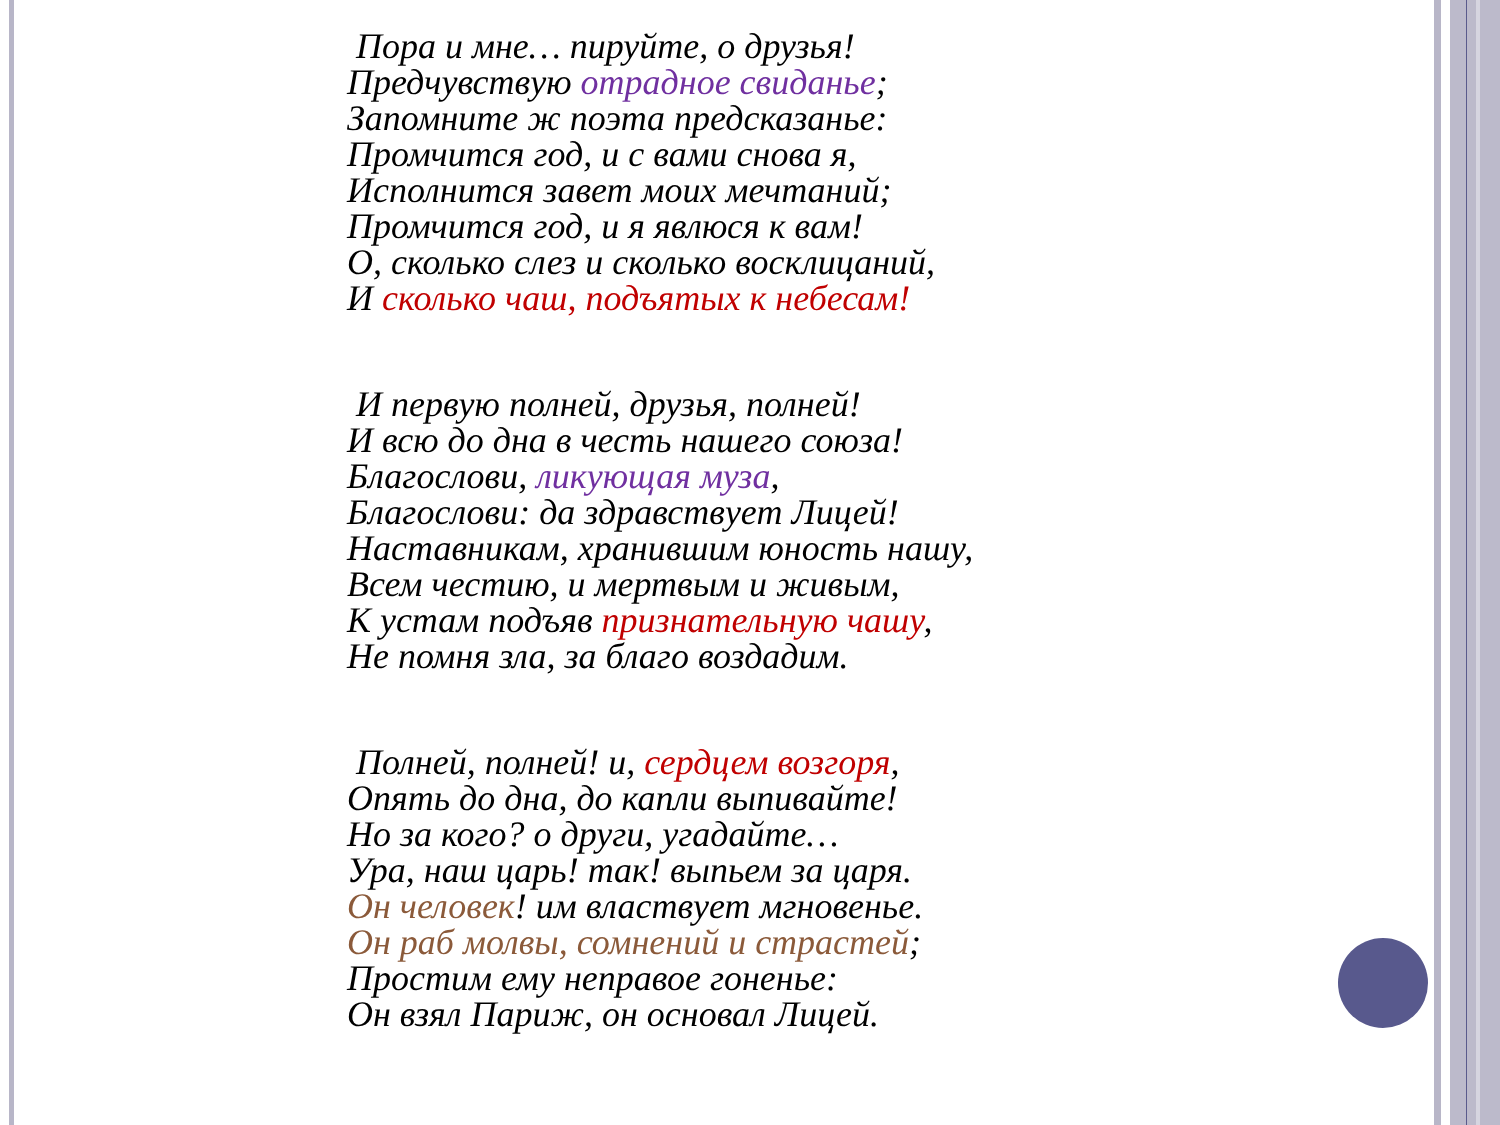Пора и мне… пируйте, о друзья!
Предчувствую отрадное свиданье;
Запомните ж поэта предсказанье:
Промчится год, и с вами снова я,
Исполнится завет моих мечтаний;
Промчится год, и я явлюся к вам!
О, сколько слез и сколько восклицаний,
И сколько чаш, подъятых к небесам!
И первую полней, друзья, полней!
И всю до дна в честь нашего союза!
Благослови, ликующая муза,
Благослови: да здравствует Лицей!
Наставникам, хранившим юность нашу,
Всем честию, и мертвым и живым,
К устам подъяв признательную чашу,
Не помня зла, за благо воздадим.
Полней, полней! и, сердцем возгоря,
Опять до дна, до капли выпивайте!
Но за кого? о други, угадайте…
Ура, наш царь! так! выпьем за царя.
Он человек! им властвует мгновенье.
Он раб молвы, сомнений и страстей;
Простим ему неправое гоненье:
Он взял Париж, он основал Лицей.